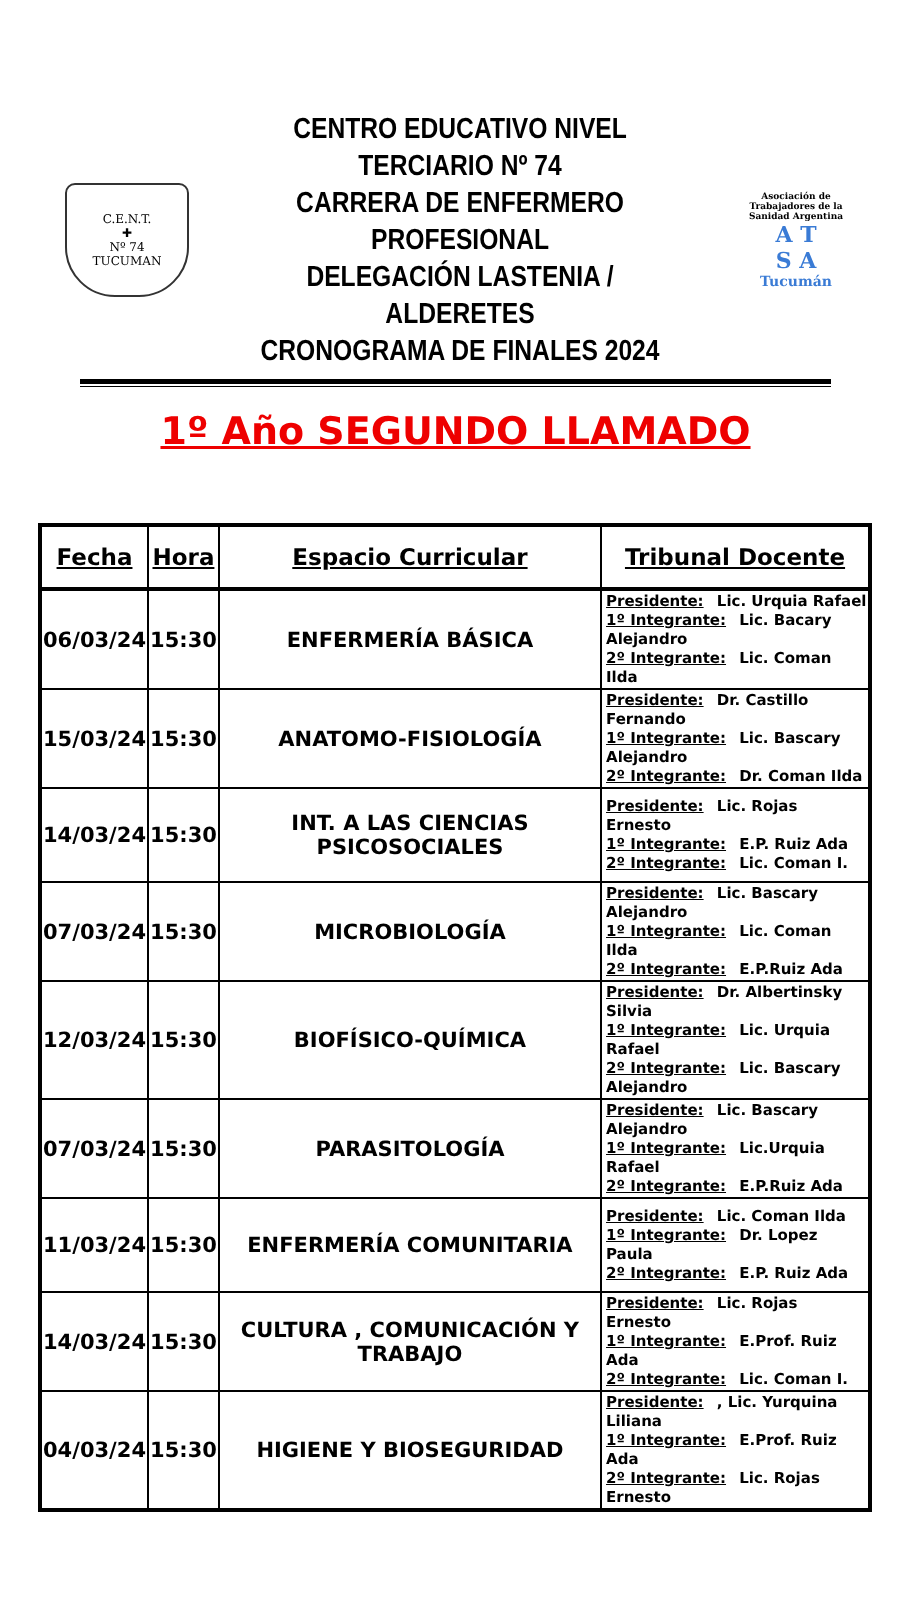C.E.N.T.
✚
Nº 74
TUCUMAN
CENTRO EDUCATIVO NIVEL TERCIARIO Nº 74
CARRERA DE ENFERMERO PROFESIONAL
DELEGACIÓN LASTENIA / ALDERETES
CRONOGRAMA DE FINALES 2024
Asociación de Trabajadores de la Sanidad Argentina
A T
S A
Tucumán
1º Año SEGUNDO LLAMADO
| Fecha | Hora | Espacio Curricular | Tribunal Docente |
| --- | --- | --- | --- |
| 06/03/24 | 15:30 | ENFERMERÍA BÁSICA | Presidente: Lic. Urquia Rafael 1º Integrante: Lic. Bacary Alejandro 2º Integrante: Lic. Coman Ilda |
| 15/03/24 | 15:30 | ANATOMO-FISIOLOGÍA | Presidente: Dr. Castillo Fernando 1º Integrante: Lic. Bascary Alejandro 2º Integrante: Dr. Coman Ilda |
| 14/03/24 | 15:30 | INT. A LAS CIENCIAS PSICOSOCIALES | Presidente: Lic. Rojas Ernesto 1º Integrante: E.P. Ruiz Ada 2º Integrante: Lic. Coman I. |
| 07/03/24 | 15:30 | MICROBIOLOGÍA | Presidente: Lic. Bascary Alejandro 1º Integrante: Lic. Coman Ilda 2º Integrante: E.P.Ruiz Ada |
| 12/03/24 | 15:30 | BIOFÍSICO-QUÍMICA | Presidente: Dr. Albertinsky Silvia 1º Integrante: Lic. Urquia Rafael 2º Integrante: Lic. Bascary Alejandro |
| 07/03/24 | 15:30 | PARASITOLOGÍA | Presidente: Lic. Bascary Alejandro 1º Integrante: Lic.Urquia Rafael 2º Integrante: E.P.Ruiz Ada |
| 11/03/24 | 15:30 | ENFERMERÍA COMUNITARIA | Presidente: Lic. Coman Ilda 1º Integrante: Dr. Lopez Paula 2º Integrante: E.P. Ruiz Ada |
| 14/03/24 | 15:30 | CULTURA , COMUNICACIÓN Y TRABAJO | Presidente: Lic. Rojas Ernesto 1º Integrante: E.Prof. Ruiz Ada 2º Integrante: Lic. Coman I. |
| 04/03/24 | 15:30 | HIGIENE Y BIOSEGURIDAD | Presidente: , Lic. Yurquina Liliana 1º Integrante: E.Prof. Ruiz Ada 2º Integrante: Lic. Rojas Ernesto |